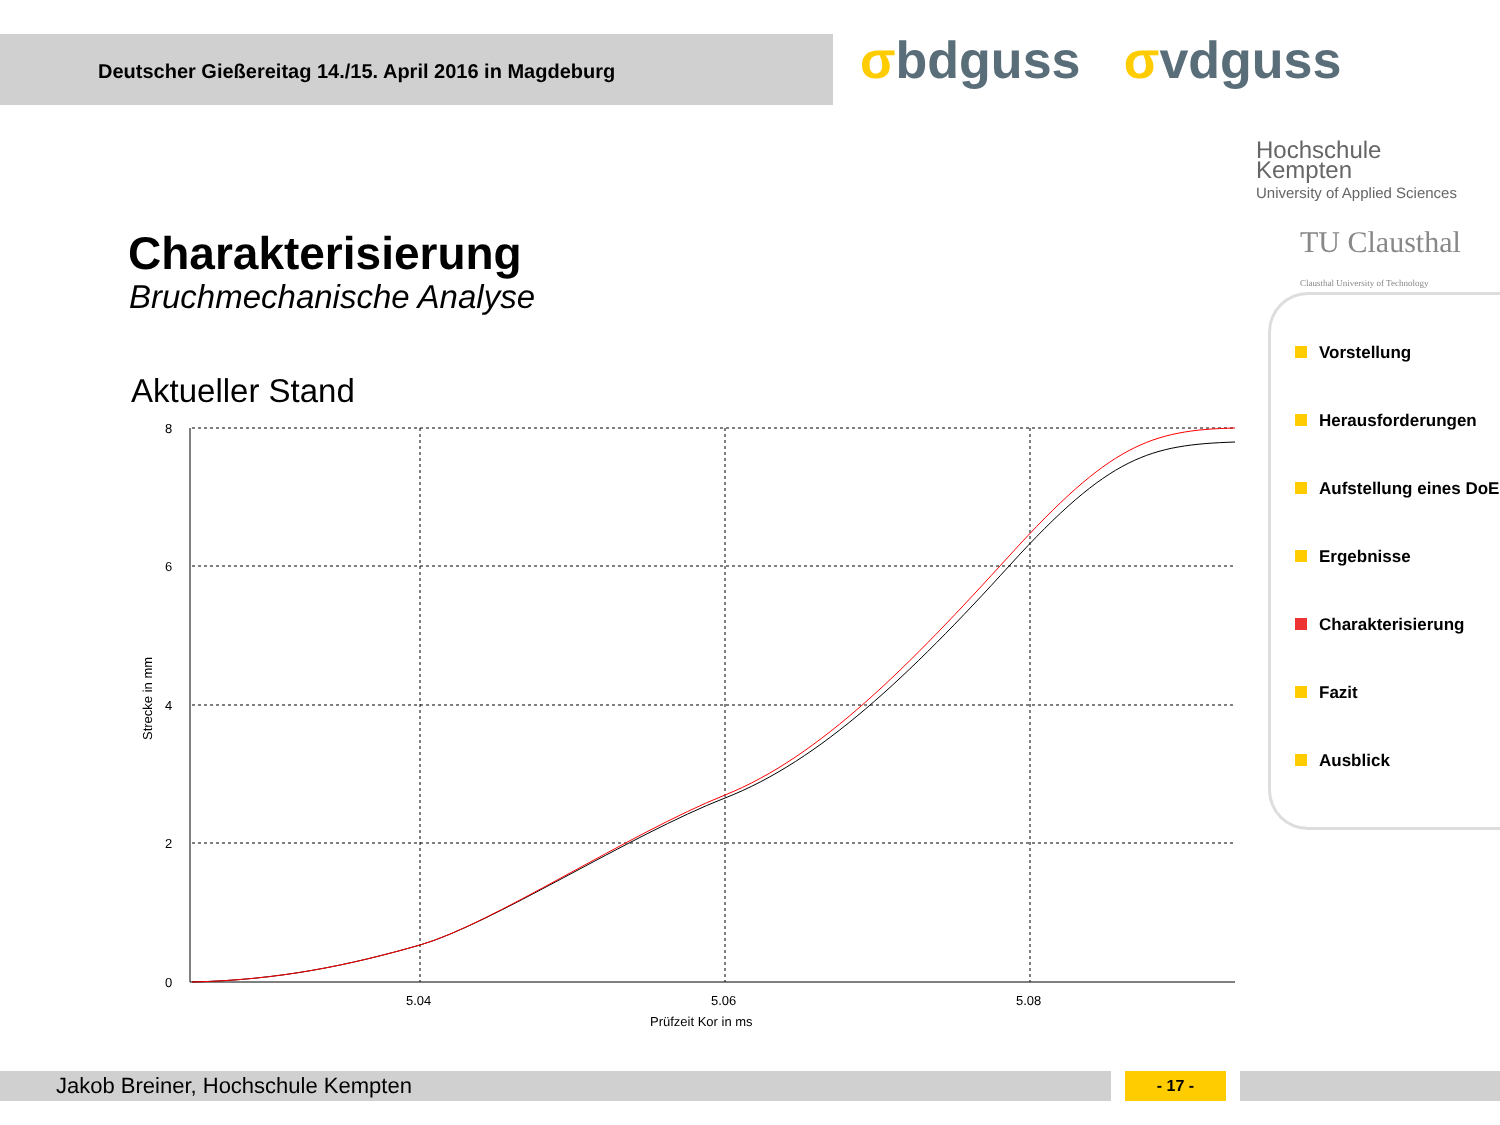Deutscher Gießereitag 14./15. April 2016 in Magdeburg
σbdguss σvdguss
Hochschule
Kempten
University of Applied Sciences
TU Clausthal
Clausthal University of Technology
Charakterisierung
Bruchmechanische Analyse
Aktueller Stand
8
6
4
2
0
5.04
5.06
5.08
Prüfzeit Kor in ms
Strecke in mm
Vorstellung
Herausforderungen
Aufstellung eines DoE
Ergebnisse
Charakterisierung
Fazit
Ausblick
Jakob Breiner, Hochschule Kempten - 17 -